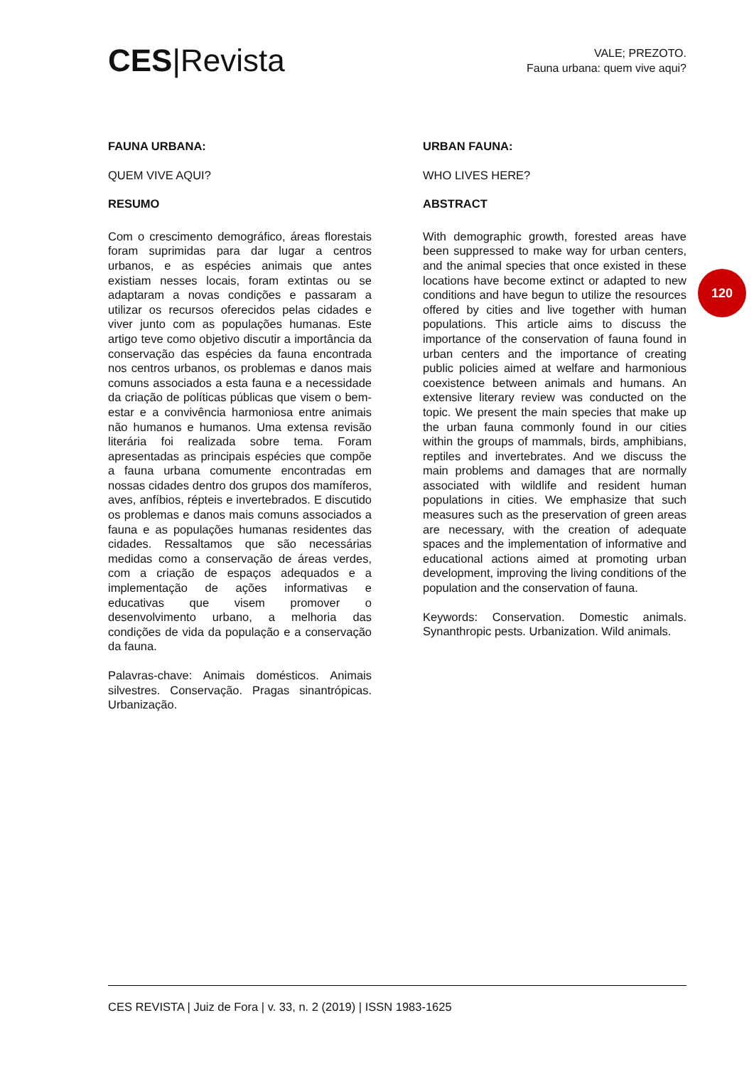CES|Revista
VALE; PREZOTO.
Fauna urbana: quem vive aqui?
FAUNA URBANA:
QUEM VIVE AQUI?
RESUMO
Com o crescimento demográfico, áreas florestais foram suprimidas para dar lugar a centros urbanos, e as espécies animais que antes existiam nesses locais, foram extintas ou se adaptaram a novas condições e passaram a utilizar os recursos oferecidos pelas cidades e viver junto com as populações humanas. Este artigo teve como objetivo discutir a importância da conservação das espécies da fauna encontrada nos centros urbanos, os problemas e danos mais comuns associados a esta fauna e a necessidade da criação de políticas públicas que visem o bem-estar e a convivência harmoniosa entre animais não humanos e humanos. Uma extensa revisão literária foi realizada sobre tema. Foram apresentadas as principais espécies que compõe a fauna urbana comumente encontradas em nossas cidades dentro dos grupos dos mamíferos, aves, anfíbios, répteis e invertebrados. E discutido os problemas e danos mais comuns associados a fauna e as populações humanas residentes das cidades. Ressaltamos que são necessárias medidas como a conservação de áreas verdes, com a criação de espaços adequados e a implementação de ações informativas e educativas que visem promover o desenvolvimento urbano, a melhoria das condições de vida da população e a conservação da fauna.
Palavras-chave: Animais domésticos. Animais silvestres. Conservação. Pragas sinantrópicas. Urbanização.
URBAN FAUNA:
WHO LIVES HERE?
ABSTRACT
With demographic growth, forested areas have been suppressed to make way for urban centers, and the animal species that once existed in these locations have become extinct or adapted to new conditions and have begun to utilize the resources offered by cities and live together with human populations. This article aims to discuss the importance of the conservation of fauna found in urban centers and the importance of creating public policies aimed at welfare and harmonious coexistence between animals and humans. An extensive literary review was conducted on the topic. We present the main species that make up the urban fauna commonly found in our cities within the groups of mammals, birds, amphibians, reptiles and invertebrates. And we discuss the main problems and damages that are normally associated with wildlife and resident human populations in cities. We emphasize that such measures such as the preservation of green areas are necessary, with the creation of adequate spaces and the implementation of informative and educational actions aimed at promoting urban development, improving the living conditions of the population and the conservation of fauna.
Keywords: Conservation. Domestic animals. Synanthropic pests. Urbanization. Wild animals.
120
CES REVISTA | Juiz de Fora | v. 33, n. 2 (2019) | ISSN 1983-1625